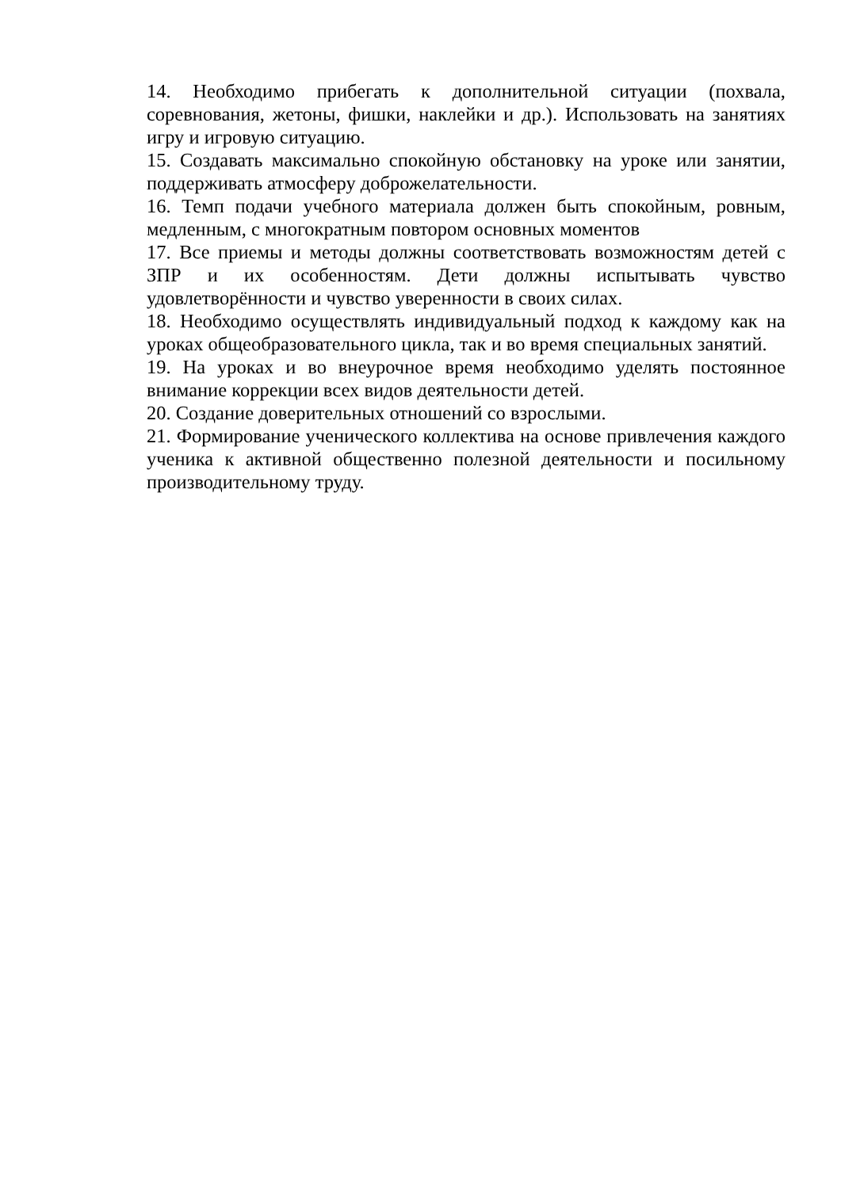14. Необходимо прибегать к дополнительной ситуации (похвала, соревнования, жетоны, фишки, наклейки и др.). Использовать на занятиях игру и игровую ситуацию.
15. Создавать максимально спокойную обстановку на уроке или занятии, поддерживать атмосферу доброжелательности.
16. Темп подачи учебного материала должен быть спокойным, ровным, медленным, с многократным повтором основных моментов
17. Все приемы и методы должны соответствовать возможностям детей с ЗПР и их особенностям. Дети должны испытывать чувство удовлетворённости и чувство уверенности в своих силах.
18. Необходимо осуществлять индивидуальный подход к каждому как на уроках общеобразовательного цикла, так и во время специальных занятий.
19. На уроках и во внеурочное время необходимо уделять постоянное внимание коррекции всех видов деятельности детей.
20. Создание доверительных отношений со взрослыми.
21. Формирование ученического коллектива на основе привлечения каждого ученика к активной общественно полезной деятельности и посильному производительному труду.